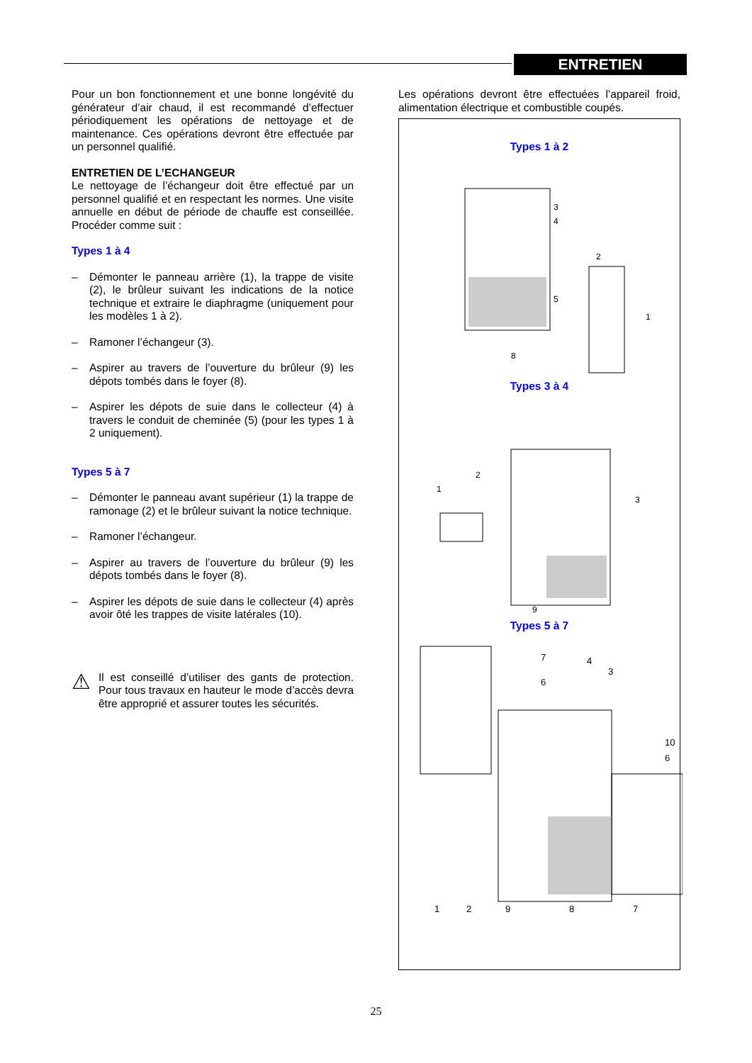ENTRETIEN
Pour un bon fonctionnement et une bonne longévité du générateur d’air chaud, il est recommandé d’effectuer périodiquement les opérations de nettoyage et de maintenance. Ces opérations devront être effectuée par un personnel qualifié.
ENTRETIEN DE L’ECHANGEUR
Le nettoyage de l’échangeur doit être effectué par un personnel qualifié et en respectant les normes. Une visite annuelle en début de période de chauffe est conseillée. Procéder comme suit :
Types 1 à 4
– Démonter le panneau arrière (1), la trappe de visite (2), le brûleur suivant les indications de la notice technique et extraire le diaphragme (uniquement pour les modèles 1 à 2).
– Ramoner l’échangeur (3).
– Aspirer au travers de l’ouverture du brûleur (9) les dépots tombés dans le foyer (8).
– Aspirer les dépots de suie dans le collecteur (4) à travers le conduit de cheminée (5) (pour les types 1 à 2 uniquement).
Types 5 à 7
– Démonter le panneau avant supérieur (1) la trappe de ramonage (2) et le brûleur suivant la notice technique.
– Ramoner l’échangeur.
– Aspirer au travers de l’ouverture du brûleur (9) les dépots tombés dans le foyer (8).
– Aspirer les dépots de suie dans le collecteur (4) après avoir ôté les trappes de visite latérales (10).
⚠ Il est conseillé d’utiliser des gants de protection. Pour tous travaux en hauteur le mode d’accès devra être approprié et assurer toutes les sécurités.
Les opérations devront être effectuées l’appareil froid, alimentation électrique et combustible coupés.
Types 1 à 2
3
4
2
5
1
8
Types 3 à 4
2
1
3
9
Types 5 à 7
7
6
4
3
10
6
1
2
9
8
7
25